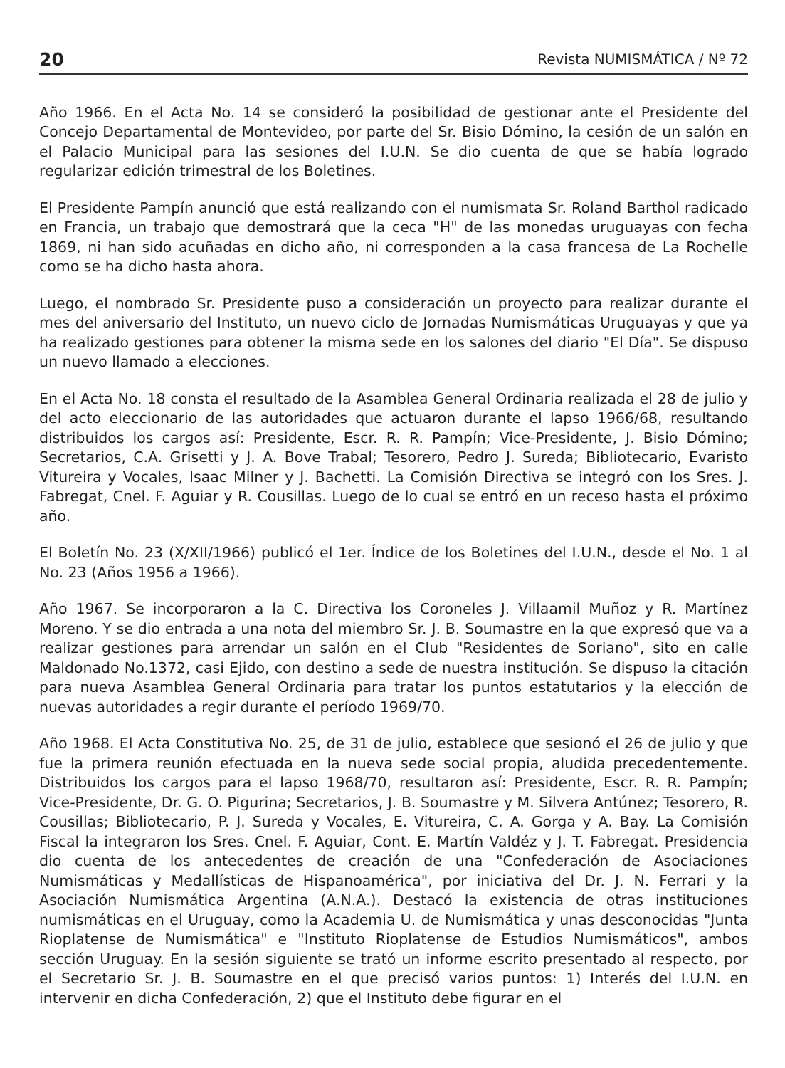20 Revista NUMISMÁTICA / Nº 72
Año 1966. En el Acta No. 14 se consideró la posibilidad de gestionar ante el Presidente del Concejo Departamental de Montevideo, por parte del Sr. Bisio Dómino, la cesión de un salón en el Palacio Municipal para las sesiones del I.U.N. Se dio cuenta de que se había logrado regularizar edición trimestral de los Boletines.
El Presidente Pampín anunció que está realizando con el numismata Sr. Roland Barthol radicado en Francia, un trabajo que demostrará que la ceca "H" de las monedas uruguayas con fecha 1869, ni han sido acuñadas en dicho año, ni corresponden a la casa francesa de La Rochelle como se ha dicho hasta ahora.
Luego, el nombrado Sr. Presidente puso a consideración un proyecto para realizar durante el mes del aniversario del Instituto, un nuevo ciclo de Jornadas Numismáticas Uruguayas y que ya ha realizado gestiones para obtener la misma sede en los salones del diario "El Día". Se dispuso un nuevo llamado a elecciones.
En el Acta No. 18 consta el resultado de la Asamblea General Ordinaria realizada el 28 de julio y del acto eleccionario de las autoridades que actuaron durante el lapso 1966/68, resultando distribuidos los cargos así: Presidente, Escr. R. R. Pampín; Vice-Presidente, J. Bisio Dómino; Secretarios, C.A. Grisetti y J. A. Bove Trabal; Tesorero, Pedro J. Sureda; Bibliotecario, Evaristo Vitureira y Vocales, Isaac Milner y J. Bachetti. La Comisión Directiva se integró con los Sres. J. Fabregat, Cnel. F. Aguiar y R. Cousillas. Luego de lo cual se entró en un receso hasta el próximo año.
El Boletín No. 23 (X/XII/1966) publicó el 1er. Índice de los Boletines del I.U.N., desde el No. 1 al No. 23 (Años 1956 a 1966).
Año 1967. Se incorporaron a la C. Directiva los Coroneles J. Villaamil Muñoz y R. Martínez Moreno. Y se dio entrada a una nota del miembro Sr. J. B. Soumastre en la que expresó que va a realizar gestiones para arrendar un salón en el Club "Residentes de Soriano", sito en calle Maldonado No.1372, casi Ejido, con destino a sede de nuestra institución. Se dispuso la citación para nueva Asamblea General Ordinaria para tratar los puntos estatutarios y la elección de nuevas autoridades a regir durante el período 1969/70.
Año 1968. El Acta Constitutiva No. 25, de 31 de julio, establece que sesionó el 26 de julio y que fue la primera reunión efectuada en la nueva sede social propia, aludida precedentemente. Distribuidos los cargos para el lapso 1968/70, resultaron así: Presidente, Escr. R. R. Pampín; Vice-Presidente, Dr. G. O. Pigurina; Secretarios, J. B. Soumastre y M. Silvera Antúnez; Tesorero, R. Cousillas; Bibliotecario, P. J. Sureda y Vocales, E. Vitureira, C. A. Gorga y A. Bay. La Comisión Fiscal la integraron los Sres. Cnel. F. Aguiar, Cont. E. Martín Valdéz y J. T. Fabregat. Presidencia dio cuenta de los antecedentes de creación de una "Confederación de Asociaciones Numismáticas y Medallísticas de Hispanoamérica", por iniciativa del Dr. J. N. Ferrari y la Asociación Numismática Argentina (A.N.A.). Destacó la existencia de otras instituciones numismáticas en el Uruguay, como la Academia U. de Numismática y unas desconocidas "Junta Rioplatense de Numismática" e "Instituto Rioplatense de Estudios Numismáticos", ambos sección Uruguay. En la sesión siguiente se trató un informe escrito presentado al respecto, por el Secretario Sr. J. B. Soumastre en el que precisó varios puntos: 1) Interés del I.U.N. en intervenir en dicha Confederación, 2) que el Instituto debe figurar en el